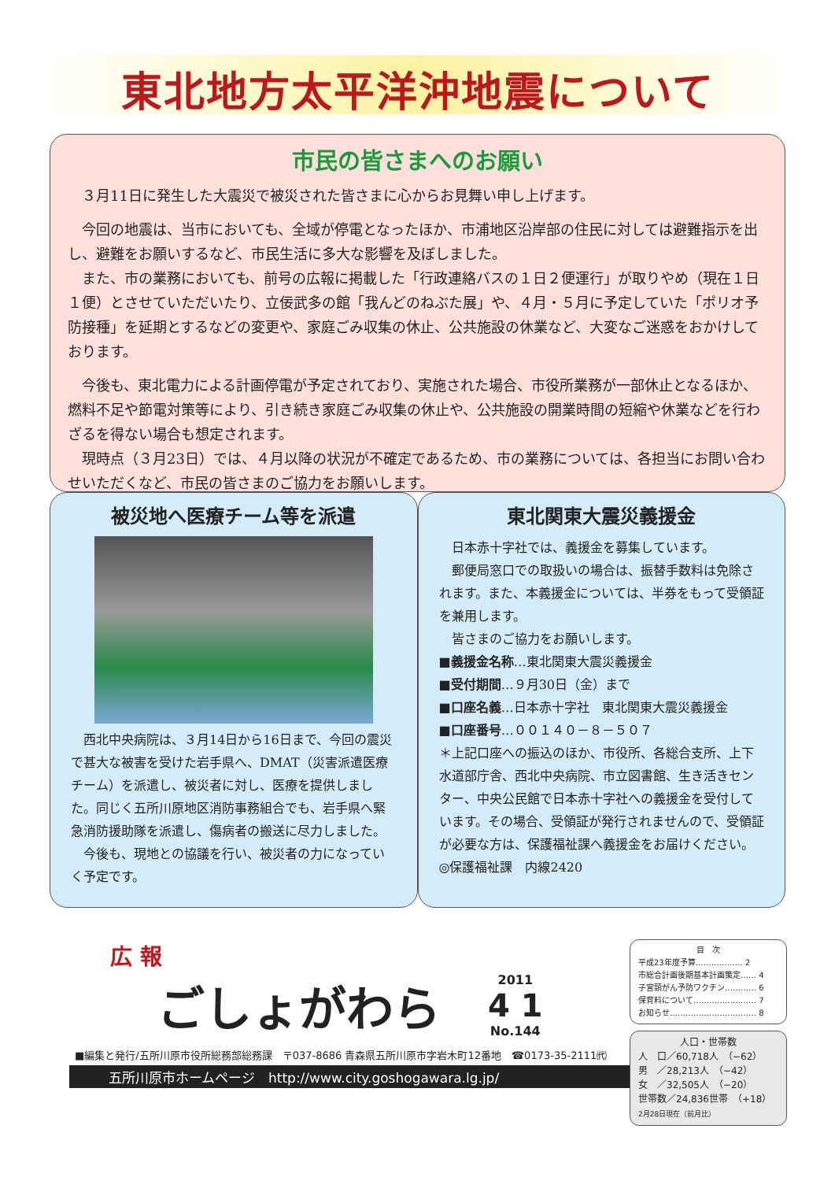東北地方太平洋沖地震について
市民の皆さまへのお願い
　３月11日に発生した大震災で被災された皆さまに心からお見舞い申し上げます。
　今回の地震は、当市においても、全域が停電となったほか、市浦地区沿岸部の住民に対しては避難指示を出し、避難をお願いするなど、市民生活に多大な影響を及ぼしました。
　また、市の業務においても、前号の広報に掲載した「行政連絡バスの１日２便運行」が取りやめ（現在１日１便）とさせていただいたり、立佞武多の館「我んどのねぶた展」や、４月・５月に予定していた「ポリオ予防接種」を延期とするなどの変更や、家庭ごみ収集の休止、公共施設の休業など、大変なご迷惑をおかけしております。
　今後も、東北電力による計画停電が予定されており、実施された場合、市役所業務が一部休止となるほか、燃料不足や節電対策等により、引き続き家庭ごみ収集の休止や、公共施設の開業時間の短縮や休業などを行わざるを得ない場合も想定されます。
　現時点（３月23日）では、４月以降の状況が不確定であるため、市の業務については、各担当にお問い合わせいただくなど、市民の皆さまのご協力をお願いします。
被災地へ医療チーム等を派遣
　西北中央病院は、３月14日から16日まで、今回の震災で甚大な被害を受けた岩手県へ、DMAT（災害派遣医療チーム）を派遣し、被災者に対し、医療を提供しました。同じく五所川原地区消防事務組合でも、岩手県へ緊急消防援助隊を派遣し、傷病者の搬送に尽力しました。
　今後も、現地との協議を行い、被災者の力になっていく予定です。
東北関東大震災義援金
　日本赤十字社では、義援金を募集しています。
　郵便局窓口での取扱いの場合は、振替手数料は免除されます。また、本義援金については、半券をもって受領証を兼用します。
　皆さまのご協力をお願いします。
■義援金名称…東北関東大震災義援金
■受付期間…９月30日（金）まで
■口座名義…日本赤十字社　東北関東大震災義援金
■口座番号…００１４０－８－５０７
＊上記口座への振込のほか、市役所、各総合支所、上下水道部庁舎、西北中央病院、市立図書館、生き活きセンター、中央公民館で日本赤十字社への義援金を受付しています。その場合、受領証が発行されませんので、受領証が必要な方は、保護福祉課へ義援金をお届けください。
◎保護福祉課　内線2420
広 報
ごしょがわら 2011
4 1
No.144
■編集と発行/五所川原市役所総務部総務課　〒037-8686 青森県五所川原市字岩木町12番地　☎0173-35-2111㈹
五所川原市ホームページ　http://www.city.goshogawara.lg.jp/
目　次
平成23年度予算……………… 2
市総合計画後期基本計画策定…… 4
子宮頸がん予防ワクチン………… 6
保育料について…………………… 7
お知らせ…………………………… 8
人口・世帯数
人　口／60,718人　（−62）
男　／28,213人　（−42）
女　／32,505人　（−20）
世帯数／24,836世帯　（+18）
2月28日現在（前月比）